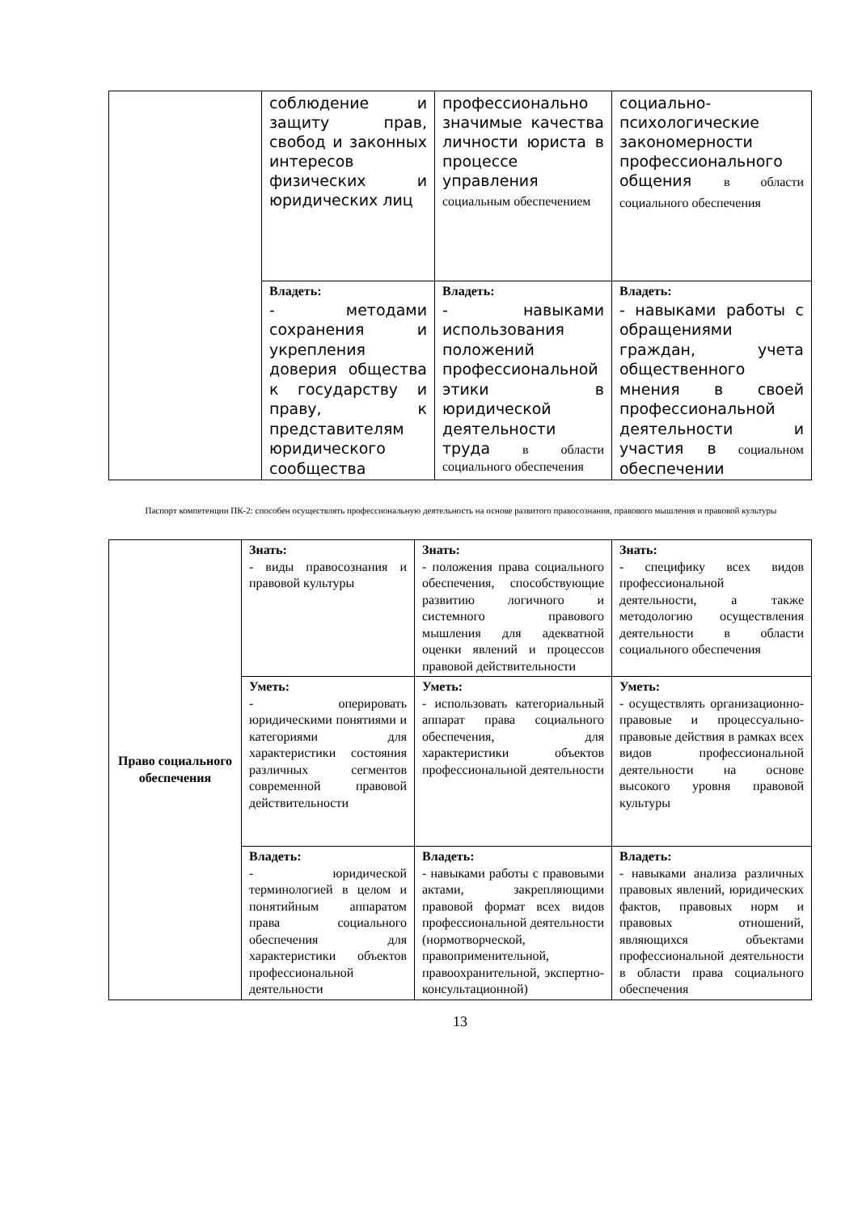| | соблюдение и защиту прав, свобод и законных интересов физических и юридических лиц | профессионально значимые качества личности юриста в процессе управления социальным обеспечением | социально-психологические закономерности профессионального общения в области социального обеспечения |
| | Владеть: - методами сохранения и укрепления доверия общества к государству и праву, к представителям юридического сообщества | Владеть: - навыками использования положений профессиональной этики в юридической деятельности труда в области социального обеспечения | Владеть: - навыками работы с обращениями граждан, учета общественного мнения в своей профессиональной деятельности и участия в социальном обеспечении |
Паспорт компетенции ПК-2: способен осуществлять профессиональную деятельность на основе развитого правосознания, правового мышления и правовой культуры
| Право социального обеспечения | Знать: - виды правосознания и правовой культуры | Знать: - положения права социального обеспечения, способствующие развитию логичного и системного правового мышления для адекватной оценки явлений и процессов правовой действительности | Знать: - специфику всех видов профессиональной деятельности, а также методологию осуществления деятельности в области социального обеспечения |
| | Уметь: - оперировать юридическими понятиями и категориями для характеристики состояния различных сегментов современной правовой действительности | Уметь: - использовать категориальный аппарат права социального обеспечения, для характеристики объектов профессиональной деятельности | Уметь: - осуществлять организационно-правовые и процессуально-правовые действия в рамках всех видов профессиональной деятельности на основе высокого уровня правовой культуры |
| | Владеть: - юридической терминологией в целом и понятийным аппаратом права социального обеспечения для характеристики объектов профессиональной деятельности | Владеть: - навыками работы с правовыми актами, закрепляющими правовой формат всех видов профессиональной деятельности (нормотворческой, правоприменительной, правоохранительной, экспертно-консультационной) | Владеть: - навыками анализа различных правовых явлений, юридических фактов, правовых норм и правовых отношений, являющихся объектами профессиональной деятельности в области права социального обеспечения |
13